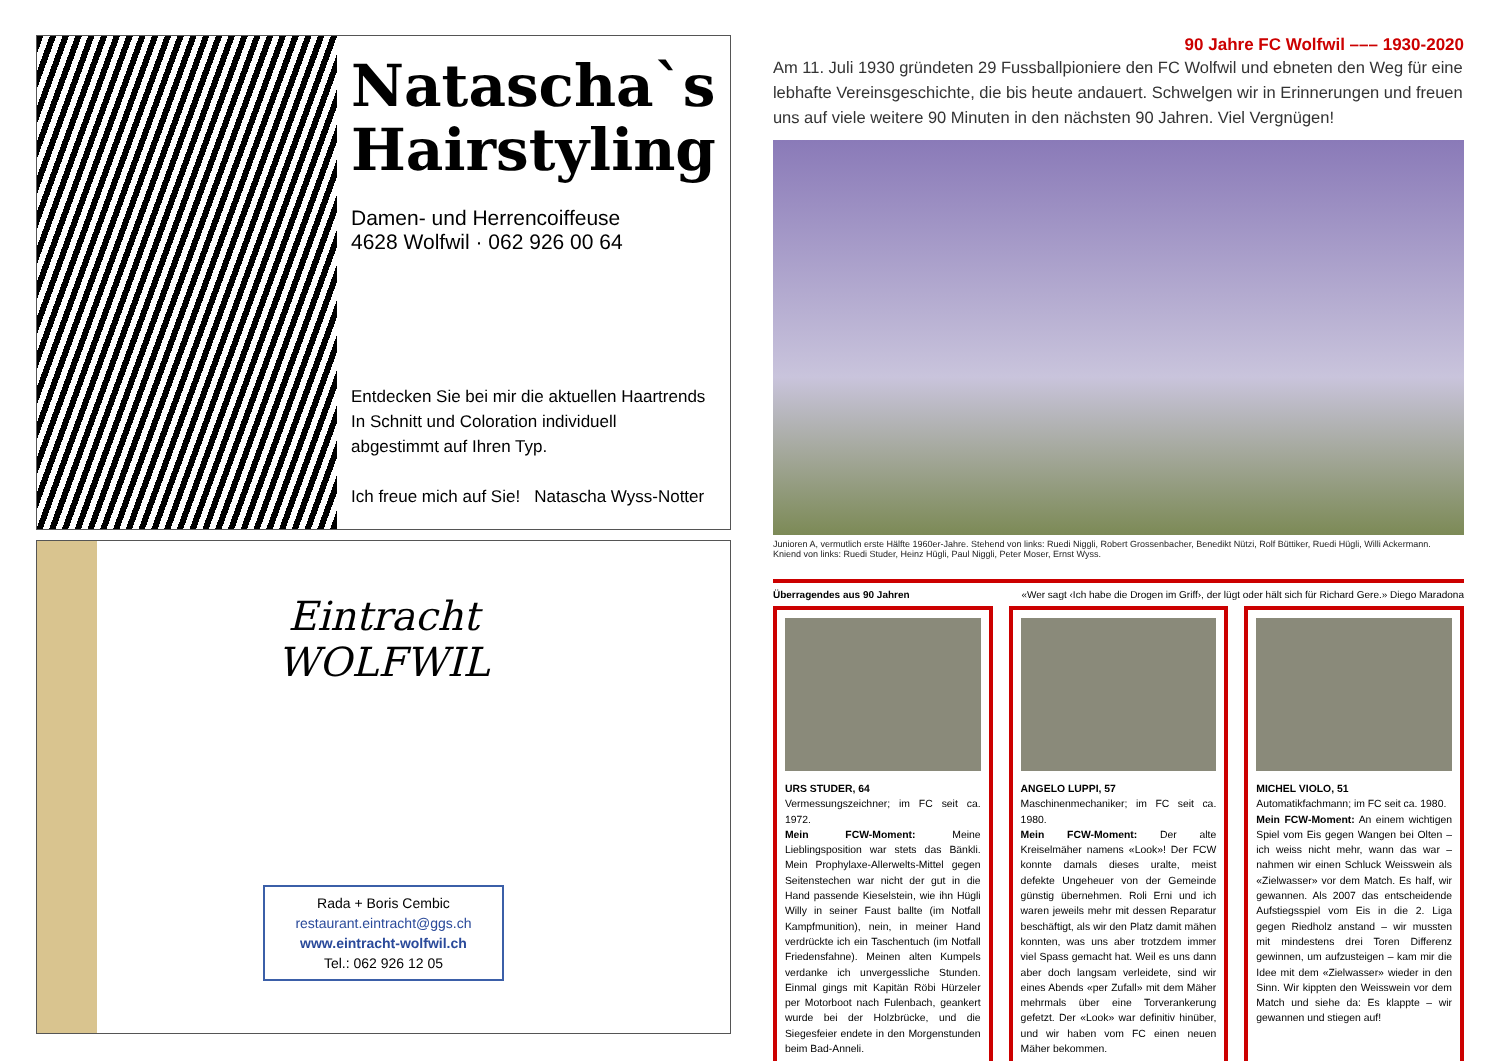Natascha`s
Hairstyling
Damen- und Herrencoiffeuse
4628 Wolfwil · 062 926 00 64
Entdecken Sie bei mir die aktuellen Haartrends
In Schnitt und Coloration individuell
abgestimmt auf Ihren Typ.
Ich freue mich auf Sie! Natascha Wyss-Notter
Eintracht
WOLFWIL
Rada + Boris Cembic
restaurant.eintracht@ggs.ch
www.eintracht-wolfwil.ch
Tel.: 062 926 12 05
90 Jahre FC Wolfwil ––– 1930-2020
Am 11. Juli 1930 gründeten 29 Fussballpioniere den FC Wolfwil und ebneten den Weg für eine lebhafte Vereinsgeschichte, die bis heute andauert. Schwelgen wir in Erinnerungen und freuen uns auf viele weitere 90 Minuten in den nächsten 90 Jahren. Viel Vergnügen!
Junioren A, vermutlich erste Hälfte 1960er-Jahre. Stehend von links: Ruedi Niggli, Robert Grossenbacher, Benedikt Nützi, Rolf Büttiker, Ruedi Hügli, Willi Ackermann.
Kniend von links: Ruedi Studer, Heinz Hügli, Paul Niggli, Peter Moser, Ernst Wyss.
Überragendes aus 90 Jahren «Wer sagt ‹Ich habe die Drogen im Griff›, der lügt oder hält sich für Richard Gere.» Diego Maradona
URS STUDER, 64
Vermessungszeichner; im FC seit ca. 1972.
Mein FCW-Moment: Meine Lieblingsposition war stets das Bänkli. Mein Prophylaxe-Allerwelts-Mittel gegen Seitenstechen war nicht der gut in die Hand passende Kieselstein, wie ihn Hügli Willy in seiner Faust ballte (im Notfall Kampfmunition), nein, in meiner Hand verdrückte ich ein Taschentuch (im Notfall Friedensfahne). Meinen alten Kumpels verdanke ich unvergessliche Stunden. Einmal gings mit Kapitän Röbi Hürzeler per Motorboot nach Fulenbach, geankert wurde bei der Holzbrücke, und die Siegesfeier endete in den Morgenstunden beim Bad-Anneli.
ANGELO LUPPI, 57
Maschinenmechaniker; im FC seit ca. 1980.
Mein FCW-Moment: Der alte Kreiselmäher namens «Look»! Der FCW konnte damals dieses uralte, meist defekte Ungeheuer von der Gemeinde günstig übernehmen. Roli Erni und ich waren jeweils mehr mit dessen Reparatur beschäftigt, als wir den Platz damit mähen konnten, was uns aber trotzdem immer viel Spass gemacht hat. Weil es uns dann aber doch langsam verleidete, sind wir eines Abends «per Zufall» mit dem Mäher mehrmals über eine Torverankerung gefetzt. Der «Look» war definitiv hinüber, und wir haben vom FC einen neuen Mäher bekommen.
MICHEL VIOLO, 51
Automatikfachmann; im FC seit ca. 1980.
Mein FCW-Moment: An einem wichtigen Spiel vom Eis gegen Wangen bei Olten – ich weiss nicht mehr, wann das war – nahmen wir einen Schluck Weisswein als «Zielwasser» vor dem Match. Es half, wir gewannen. Als 2007 das entscheidende Aufstiegsspiel vom Eis in die 2. Liga gegen Riedholz anstand – wir mussten mit mindestens drei Toren Differenz gewinnen, um aufzusteigen – kam mir die Idee mit dem «Zielwasser» wieder in den Sinn. Wir kippten den Weisswein vor dem Match und siehe da: Es klappte – wir gewannen und stiegen auf!